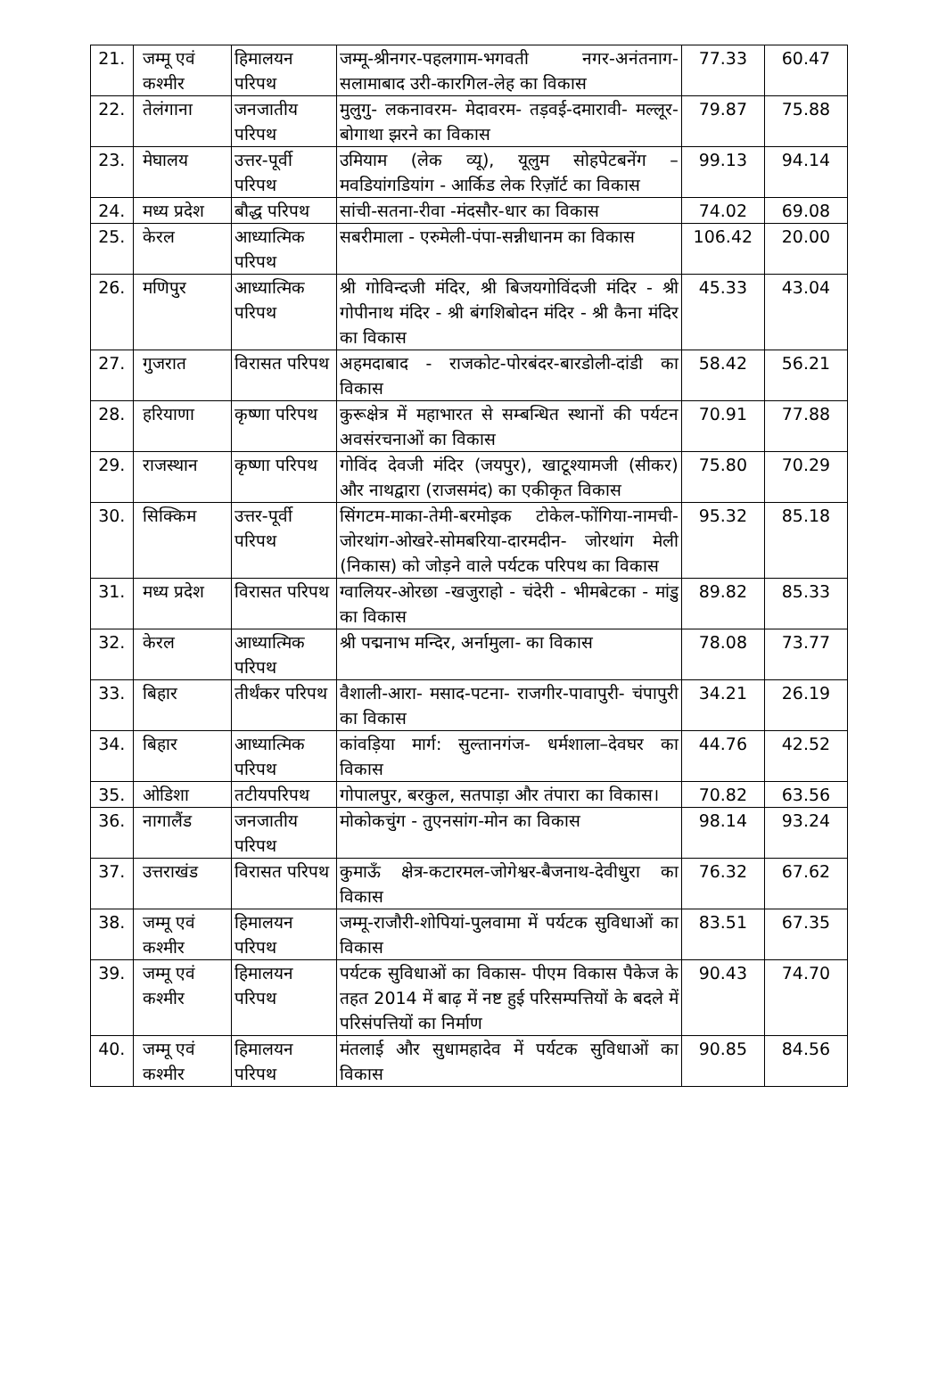| 21. | जम्मू एवं कश्मीर | हिमालयन परिपथ | जम्मू-श्रीनगर-पहलगाम-भगवती नगर-अनंतनाग-सलामाबाद उरी-कारगिल-लेह का विकास | 77.33 | 60.47 |
| 22. | तेलंगाना | जनजातीय परिपथ | मुलुगु- लकनावरम- मेदावरम- तड़वई-दमारावी- मल्लूर- बोगाथा झरने का विकास | 79.87 | 75.88 |
| 23. | मेघालय | उत्तर-पूर्वी परिपथ | उमियाम (लेक व्यू), यूलुम सोहपेटबनेंग – मवडियांगडियांग - आर्किड लेक रिज़ॉर्ट का विकास | 99.13 | 94.14 |
| 24. | मध्य प्रदेश | बौद्ध परिपथ | सांची-सतना-रीवा -मंदसौर-धार का विकास | 74.02 | 69.08 |
| 25. | केरल | आध्यात्मिक परिपथ | सबरीमाला - एरुमेली-पंपा-सन्नीधानम का विकास | 106.42 | 20.00 |
| 26. | मणिपुर | आध्यात्मिक परिपथ | श्री गोविन्दजी मंदिर, श्री बिजयगोविंदजी मंदिर - श्री गोपीनाथ मंदिर - श्री बंगशिबोदन मंदिर - श्री कैना मंदिर का विकास | 45.33 | 43.04 |
| 27. | गुजरात | विरासत परिपथ | अहमदाबाद - राजकोट-पोरबंदर-बारडोली-दांडी का विकास | 58.42 | 56.21 |
| 28. | हरियाणा | कृष्णा परिपथ | कुरूक्षेत्र में महाभारत से सम्बन्धित स्थानों की पर्यटन अवसंरचनाओं का विकास | 70.91 | 77.88 |
| 29. | राजस्थान | कृष्णा परिपथ | गोविंद देवजी मंदिर (जयपुर), खाटूश्यामजी (सीकर) और नाथद्वारा (राजसमंद) का एकीकृत विकास | 75.80 | 70.29 |
| 30. | सिक्किम | उत्तर-पूर्वी परिपथ | सिंगटम-माका-तेमी-बरमोइक टोकेल-फोंगिया-नामची-जोरथांग-ओखरे-सोमबरिया-दारमदीन- जोरथांग मेली (निकास) को जोड़ने वाले पर्यटक परिपथ का विकास | 95.32 | 85.18 |
| 31. | मध्य प्रदेश | विरासत परिपथ | ग्वालियर-ओरछा -खजुराहो - चंदेरी - भीमबेटका - मांडु का विकास | 89.82 | 85.33 |
| 32. | केरल | आध्यात्मिक परिपथ | श्री पद्मनाभ मन्दिर, अर्नामुला- का विकास | 78.08 | 73.77 |
| 33. | बिहार | तीर्थंकर परिपथ | वैशाली-आरा- मसाद-पटना- राजगीर-पावापुरी- चंपापुरी का विकास | 34.21 | 26.19 |
| 34. | बिहार | आध्यात्मिक परिपथ | कांवड़िया मार्ग: सुल्तानगंज- धर्मशाला–देवघर का विकास | 44.76 | 42.52 |
| 35. | ओडिशा | तटीयपरिपथ | गोपालपुर, बरकुल, सतपाड़ा और तंपारा का विकास। | 70.82 | 63.56 |
| 36. | नागालैंड | जनजातीय परिपथ | मोकोकचुंग - तुएनसांग-मोन का विकास | 98.14 | 93.24 |
| 37. | उत्तराखंड | विरासत परिपथ | कुमाऊँ क्षेत्र-कटारमल-जोगेश्वर-बैजनाथ-देवीधुरा का विकास | 76.32 | 67.62 |
| 38. | जम्मू एवं कश्मीर | हिमालयन परिपथ | जम्मू-राजौरी-शोपियां-पुलवामा में पर्यटक सुविधाओं का विकास | 83.51 | 67.35 |
| 39. | जम्मू एवं कश्मीर | हिमालयन परिपथ | पर्यटक सुविधाओं का विकास- पीएम विकास पैकेज के तहत 2014 में बाढ़ में नष्ट हुई परिसम्पत्तियों के बदले में परिसंपत्तियों का निर्माण | 90.43 | 74.70 |
| 40. | जम्मू एवं कश्मीर | हिमालयन परिपथ | मंतलाई और सुधामहादेव में पर्यटक सुविधाओं का विकास | 90.85 | 84.56 |